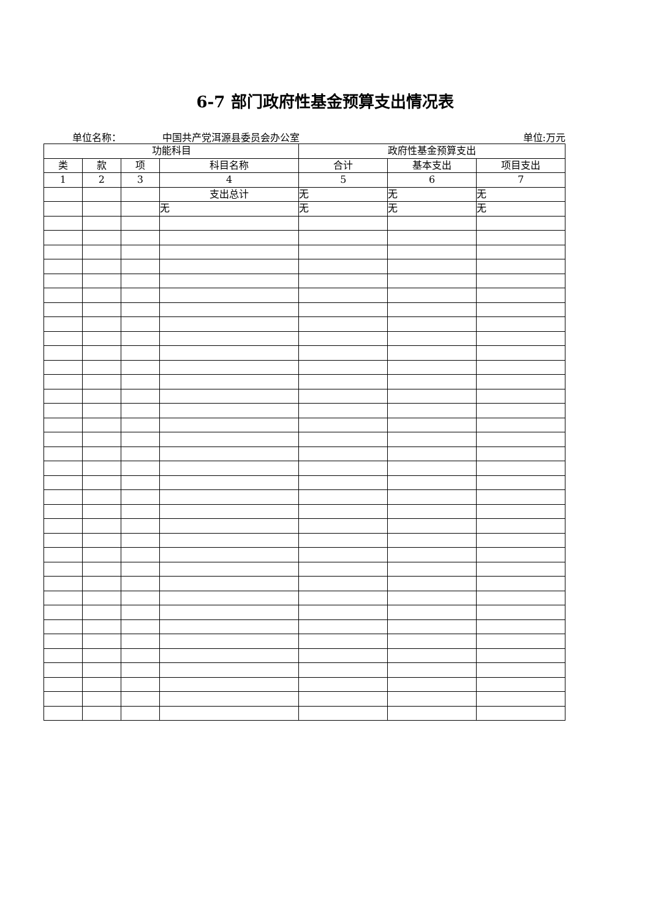6-7 部门政府性基金预算支出情况表
单位名称： 中国共产党洱源县委员会办公室 单位:万元
| 功能科目 | | | | 政府性基金预算支出 | | |
| --- | --- | --- | --- | --- | --- | --- |
| 类 | 款 | 项 | 科目名称 | 合计 | 基本支出 | 项目支出 |
| 1 | 2 | 3 | 4 | 5 | 6 | 7 |
| | | | 支出总计 | 无 | 无 | 无 |
| | | | 无 | 无 | 无 | 无 |